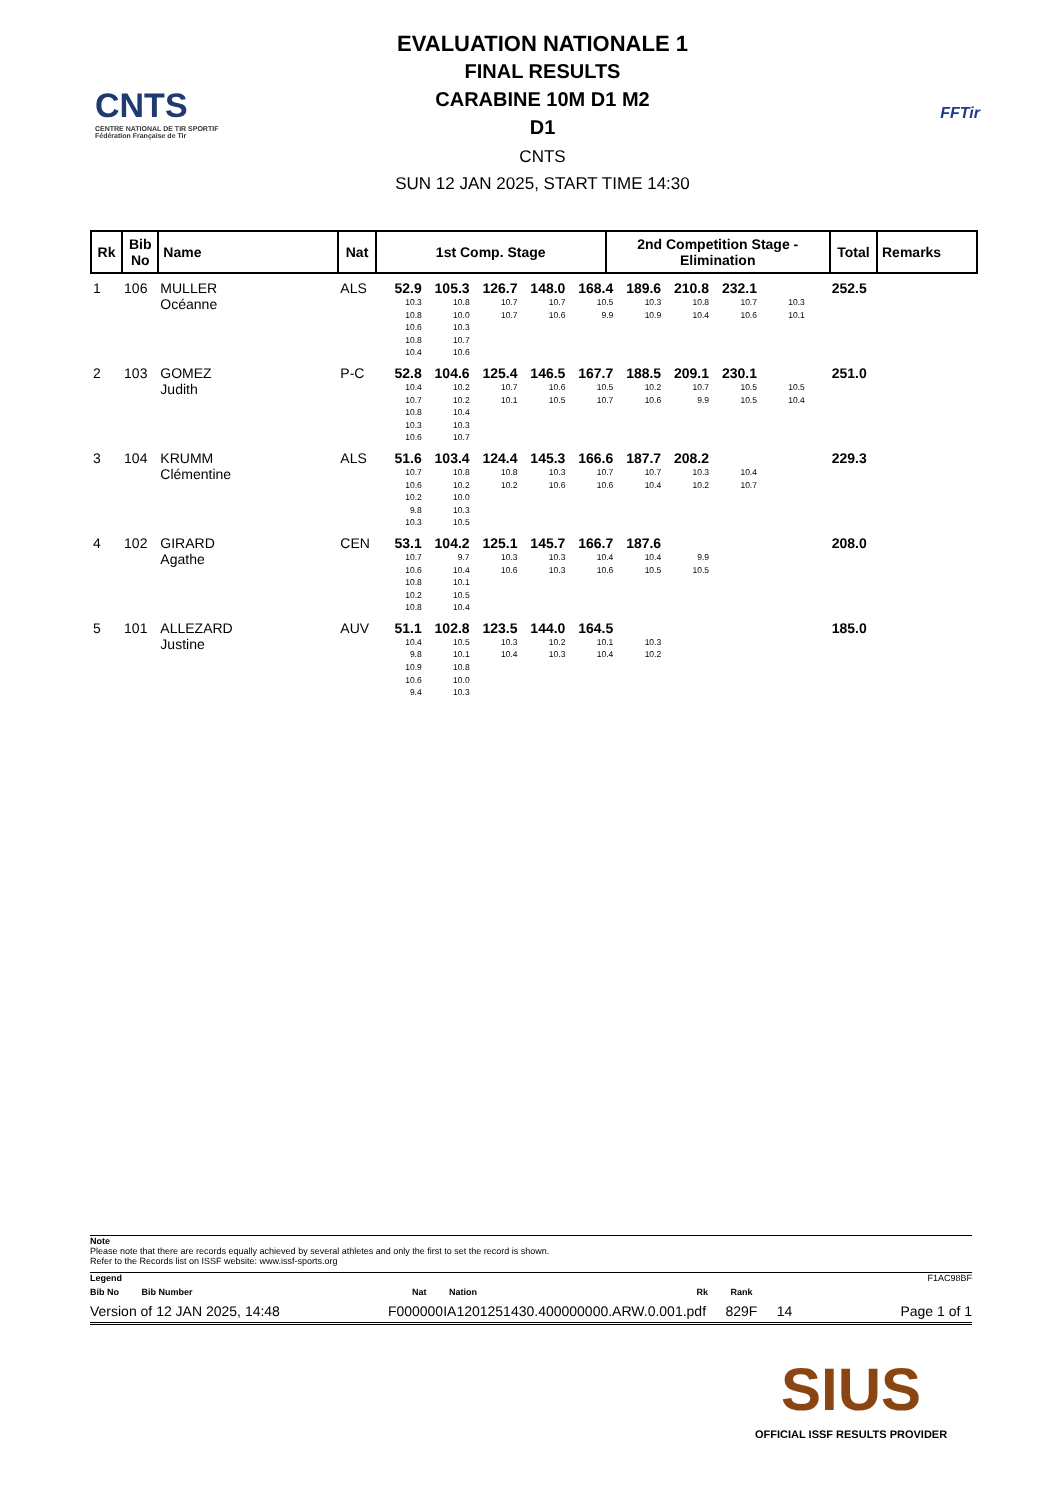CNTS
CENTRE NATIONAL DE TIR SPORTIF
Fédération Française de Tir
EVALUATION NATIONALE 1
FINAL RESULTS
CARABINE 10M D1 M2
D1
CNTS
SUN 12 JAN 2025, START TIME 14:30
FFTir
| Rk | Bib No | Name | Nat | 1st Comp. Stage | 2nd Competition Stage - Elimination | Total | Remarks |
| --- | --- | --- | --- | --- | --- | --- | --- |
| 1 | 106 | MULLER Océanne | ALS | 52.9 10.3 10.8 10.6 10.8 10.4 105.3 10.8 10.0 10.3 10.7 10.6 126.7 10.7 10.7 148.0 10.7 10.6 168.4 10.5 9.9 189.6 10.3 10.9 210.8 10.8 10.4 232.1 10.7 10.6 10.3 10.1 | | 252.5 | |
| 2 | 103 | GOMEZ Judith | P-C | 52.8 10.4 10.7 10.8 10.3 10.6 104.6 10.2 10.2 10.4 10.3 10.7 125.4 10.7 10.1 146.5 10.6 10.5 167.7 10.5 10.7 188.5 10.2 10.6 209.1 10.7 9.9 230.1 10.5 10.5 10.5 10.4 | | 251.0 | |
| 3 | 104 | KRUMM Clémentine | ALS | 51.6 10.7 10.6 10.2 9.8 10.3 103.4 10.8 10.2 10.0 10.3 10.5 124.4 10.8 10.2 145.3 10.3 10.6 166.6 10.7 10.6 187.7 10.7 10.4 208.2 10.3 10.2 10.4 10.7 | | 229.3 | |
| 4 | 102 | GIRARD Agathe | CEN | 53.1 10.7 10.6 10.8 10.2 10.8 104.2 9.7 10.4 10.1 10.5 10.4 125.1 10.3 10.6 145.7 10.3 10.3 166.7 10.4 10.6 187.6 10.4 10.5 9.9 10.5 | | 208.0 | |
| 5 | 101 | ALLEZARD Justine | AUV | 51.1 10.4 9.8 10.9 10.6 9.4 102.8 10.5 10.1 10.8 10.0 10.3 123.5 10.3 10.4 144.0 10.2 10.3 164.5 10.1 10.4 10.3 10.2 | | 185.0 | |
Note
Please note that there are records equally achieved by several athletes and only the first to set the record is shown.
Refer to the Records list on ISSF website: www.issf-sports.org
Legend F1AC98BF
Bib No Bib Number Nat Nation Rk Rank
Version of 12 JAN 2025, 14:48 F000000IA1201251430.400000000.ARW.0.001.pdf 829F 14 Page 1 of 1
SIUS
OFFICIAL ISSF RESULTS PROVIDER